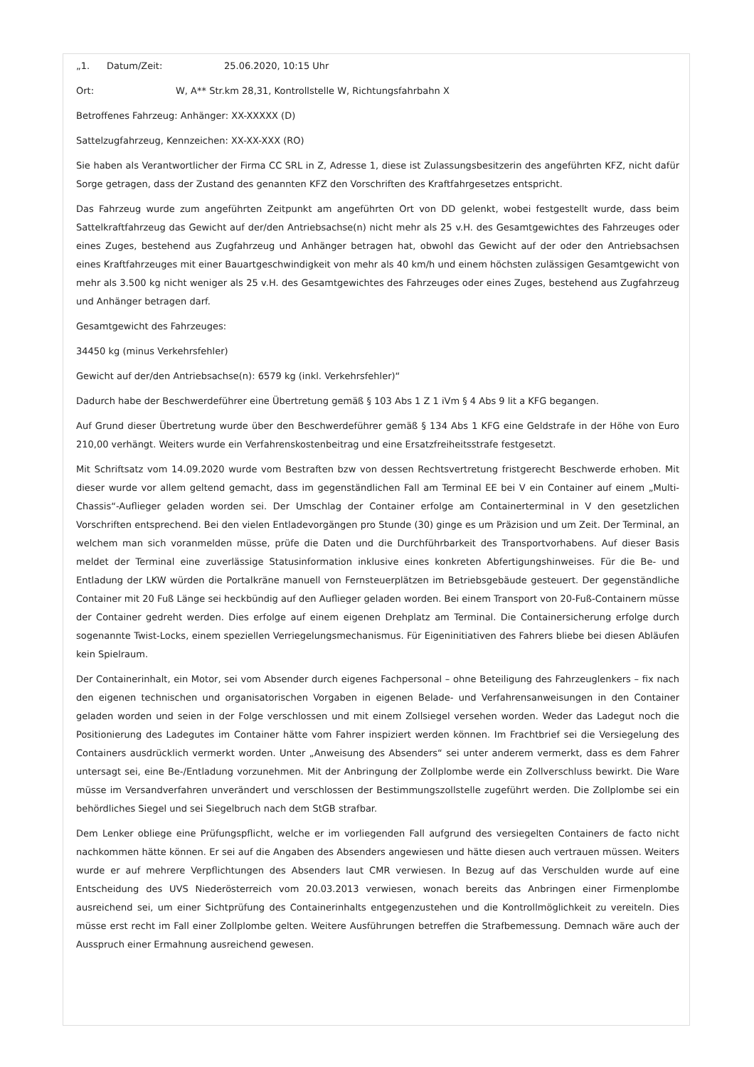„1. Datum/Zeit: 25.06.2020, 10:15 Uhr
Ort: W, A** Str.km 28,31, Kontrollstelle W, Richtungsfahrbahn X
Betroffenes Fahrzeug: Anhänger: XX-XXXXX (D)
Sattelzugfahrzeug, Kennzeichen: XX-XX-XXX (RO)
Sie haben als Verantwortlicher der Firma CC SRL in Z, Adresse 1, diese ist Zulassungsbesitzerin des angeführten KFZ, nicht dafür Sorge getragen, dass der Zustand des genannten KFZ den Vorschriften des Kraftfahrgesetzes entspricht.
Das Fahrzeug wurde zum angeführten Zeitpunkt am angeführten Ort von DD gelenkt, wobei festgestellt wurde, dass beim Sattelkraftfahrzeug das Gewicht auf der/den Antriebsachse(n) nicht mehr als 25 v.H. des Gesamtgewichtes des Fahrzeuges oder eines Zuges, bestehend aus Zugfahrzeug und Anhänger betragen hat, obwohl das Gewicht auf der oder den Antriebsachsen eines Kraftfahrzeuges mit einer Bauartgeschwindigkeit von mehr als 40 km/h und einem höchsten zulässigen Gesamtgewicht von mehr als 3.500 kg nicht weniger als 25 v.H. des Gesamtgewichtes des Fahrzeuges oder eines Zuges, bestehend aus Zugfahrzeug und Anhänger betragen darf.
Gesamtgewicht des Fahrzeuges:
34450 kg (minus Verkehrsfehler)
Gewicht auf der/den Antriebsachse(n): 6579 kg (inkl. Verkehrsfehler)“
Dadurch habe der Beschwerdeführer eine Übertretung gemäß § 103 Abs 1 Z 1 iVm § 4 Abs 9 lit a KFG begangen.
Auf Grund dieser Übertretung wurde über den Beschwerdeführer gemäß § 134 Abs 1 KFG eine Geldstrafe in der Höhe von Euro 210,00 verhängt. Weiters wurde ein Verfahrenskostenbeitrag und eine Ersatzfreiheitsstrafe festgesetzt.
Mit Schriftsatz vom 14.09.2020 wurde vom Bestraften bzw von dessen Rechtsvertretung fristgerecht Beschwerde erhoben. Mit dieser wurde vor allem geltend gemacht, dass im gegenständlichen Fall am Terminal EE bei V ein Container auf einem „Multi-Chassis“-Auflieger geladen worden sei. Der Umschlag der Container erfolge am Containerterminal in V den gesetzlichen Vorschriften entsprechend. Bei den vielen Entladevorgängen pro Stunde (30) ginge es um Präzision und um Zeit. Der Terminal, an welchem man sich voranmelden müsse, prüfe die Daten und die Durchführbarkeit des Transportvorhabens. Auf dieser Basis meldet der Terminal eine zuverlässige Statusinformation inklusive eines konkreten Abfertigungshinweises. Für die Be- und Entladung der LKW würden die Portalkräne manuell von Fernsteuerplätzen im Betriebsgebäude gesteuert. Der gegenständliche Container mit 20 Fuß Länge sei heckbündig auf den Auflieger geladen worden. Bei einem Transport von 20-Fuß-Containern müsse der Container gedreht werden. Dies erfolge auf einem eigenen Drehplatz am Terminal. Die Containersicherung erfolge durch sogenannte Twist-Locks, einem speziellen Verriegelungsmechanismus. Für Eigeninitiativen des Fahrers bliebe bei diesen Abläufen kein Spielraum.
Der Containerinhalt, ein Motor, sei vom Absender durch eigenes Fachpersonal – ohne Beteiligung des Fahrzeuglenkers – fix nach den eigenen technischen und organisatorischen Vorgaben in eigenen Belade- und Verfahrensanweisungen in den Container geladen worden und seien in der Folge verschlossen und mit einem Zollsiegel versehen worden. Weder das Ladegut noch die Positionierung des Ladegutes im Container hätte vom Fahrer inspiziert werden können. Im Frachtbrief sei die Versiegelung des Containers ausdrücklich vermerkt worden. Unter „Anweisung des Absenders“ sei unter anderem vermerkt, dass es dem Fahrer untersagt sei, eine Be-/Entladung vorzunehmen. Mit der Anbringung der Zollplombe werde ein Zollverschluss bewirkt. Die Ware müsse im Versandverfahren unverändert und verschlossen der Bestimmungszollstelle zugeführt werden. Die Zollplombe sei ein behördliches Siegel und sei Siegelbruch nach dem StGB strafbar.
Dem Lenker obliege eine Prüfungspflicht, welche er im vorliegenden Fall aufgrund des versiegelten Containers de facto nicht nachkommen hätte können. Er sei auf die Angaben des Absenders angewiesen und hätte diesen auch vertrauen müssen. Weiters wurde er auf mehrere Verpflichtungen des Absenders laut CMR verwiesen. In Bezug auf das Verschulden wurde auf eine Entscheidung des UVS Niederösterreich vom 20.03.2013 verwiesen, wonach bereits das Anbringen einer Firmenplombe ausreichend sei, um einer Sichtprüfung des Containerinhalts entgegenzustehen und die Kontrollmöglichkeit zu vereiteln. Dies müsse erst recht im Fall einer Zollplombe gelten. Weitere Ausführungen betreffen die Strafbemessung. Demnach wäre auch der Ausspruch einer Ermahnung ausreichend gewesen.